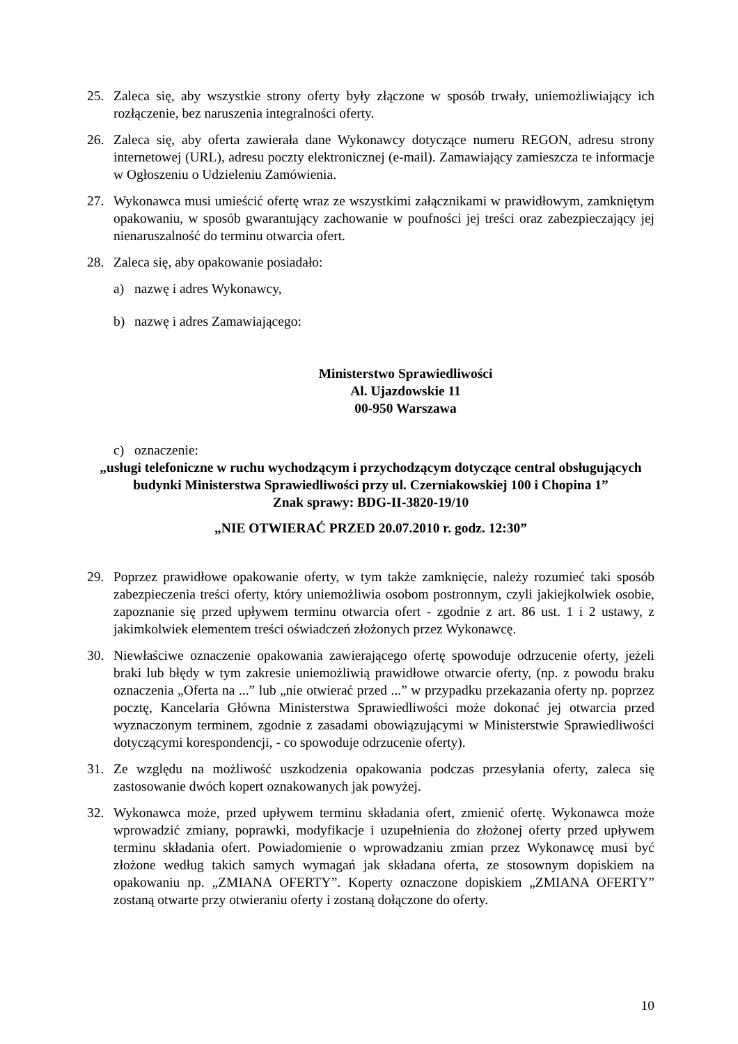25. Zaleca się, aby wszystkie strony oferty były złączone w sposób trwały, uniemożliwiający ich rozłączenie, bez naruszenia integralności oferty.
26. Zaleca się, aby oferta zawierała dane Wykonawcy dotyczące numeru REGON, adresu strony internetowej (URL), adresu poczty elektronicznej (e-mail). Zamawiający zamieszcza te informacje w Ogłoszeniu o Udzieleniu Zamówienia.
27. Wykonawca musi umieścić ofertę wraz ze wszystkimi załącznikami w prawidłowym, zamkniętym opakowaniu, w sposób gwarantujący zachowanie w poufności jej treści oraz zabezpieczający jej nienaruszalność do terminu otwarcia ofert.
28. Zaleca się, aby opakowanie posiadało:
a) nazwę i adres Wykonawcy,
b) nazwę i adres Zamawiającego:
Ministerstwo Sprawiedliwości
Al. Ujazdowskie 11
00-950 Warszawa
c) oznaczenie:
„usługi telefoniczne w ruchu wychodzącym i przychodzącym dotyczące central obsługujących budynki Ministerstwa Sprawiedliwości przy ul. Czerniakowskiej 100 i Chopina 1”
Znak sprawy: BDG-II-3820-19/10
„NIE OTWIERAĆ PRZED 20.07.2010 r. godz. 12:30”
29. Poprzez prawidłowe opakowanie oferty, w tym także zamknięcie, należy rozumieć taki sposób zabezpieczenia treści oferty, który uniemożliwia osobom postronnym, czyli jakiejkolwiek osobie, zapoznanie się przed upływem terminu otwarcia ofert - zgodnie z art. 86 ust. 1 i 2 ustawy, z jakimkolwiek elementem treści oświadczeń złożonych przez Wykonawcę.
30. Niewłaściwe oznaczenie opakowania zawierającego ofertę spowoduje odrzucenie oferty, jeżeli braki lub błędy w tym zakresie uniemożliwią prawidłowe otwarcie oferty, (np. z powodu braku oznaczenia „Oferta na ...” lub „nie otwierać przed ...” w przypadku przekazania oferty np. poprzez pocztę, Kancelaria Główna Ministerstwa Sprawiedliwości może dokonać jej otwarcia przed wyznaczonym terminem, zgodnie z zasadami obowiązującymi w Ministerstwie Sprawiedliwości dotyczącymi korespondencji, - co spowoduje odrzucenie oferty).
31. Ze względu na możliwość uszkodzenia opakowania podczas przesyłania oferty, zaleca się zastosowanie dwóch kopert oznakowanych jak powyżej.
32. Wykonawca może, przed upływem terminu składania ofert, zmienić ofertę. Wykonawca może wprowadzić zmiany, poprawki, modyfikacje i uzupełnienia do złożonej oferty przed upływem terminu składania ofert. Powiadomienie o wprowadzaniu zmian przez Wykonawcę musi być złożone według takich samych wymagań jak składana oferta, ze stosownym dopiskiem na opakowaniu np. „ZMIANA OFERTY”. Koperty oznaczone dopiskiem „ZMIANA OFERTY” zostaną otwarte przy otwieraniu oferty i zostaną dołączone do oferty.
10